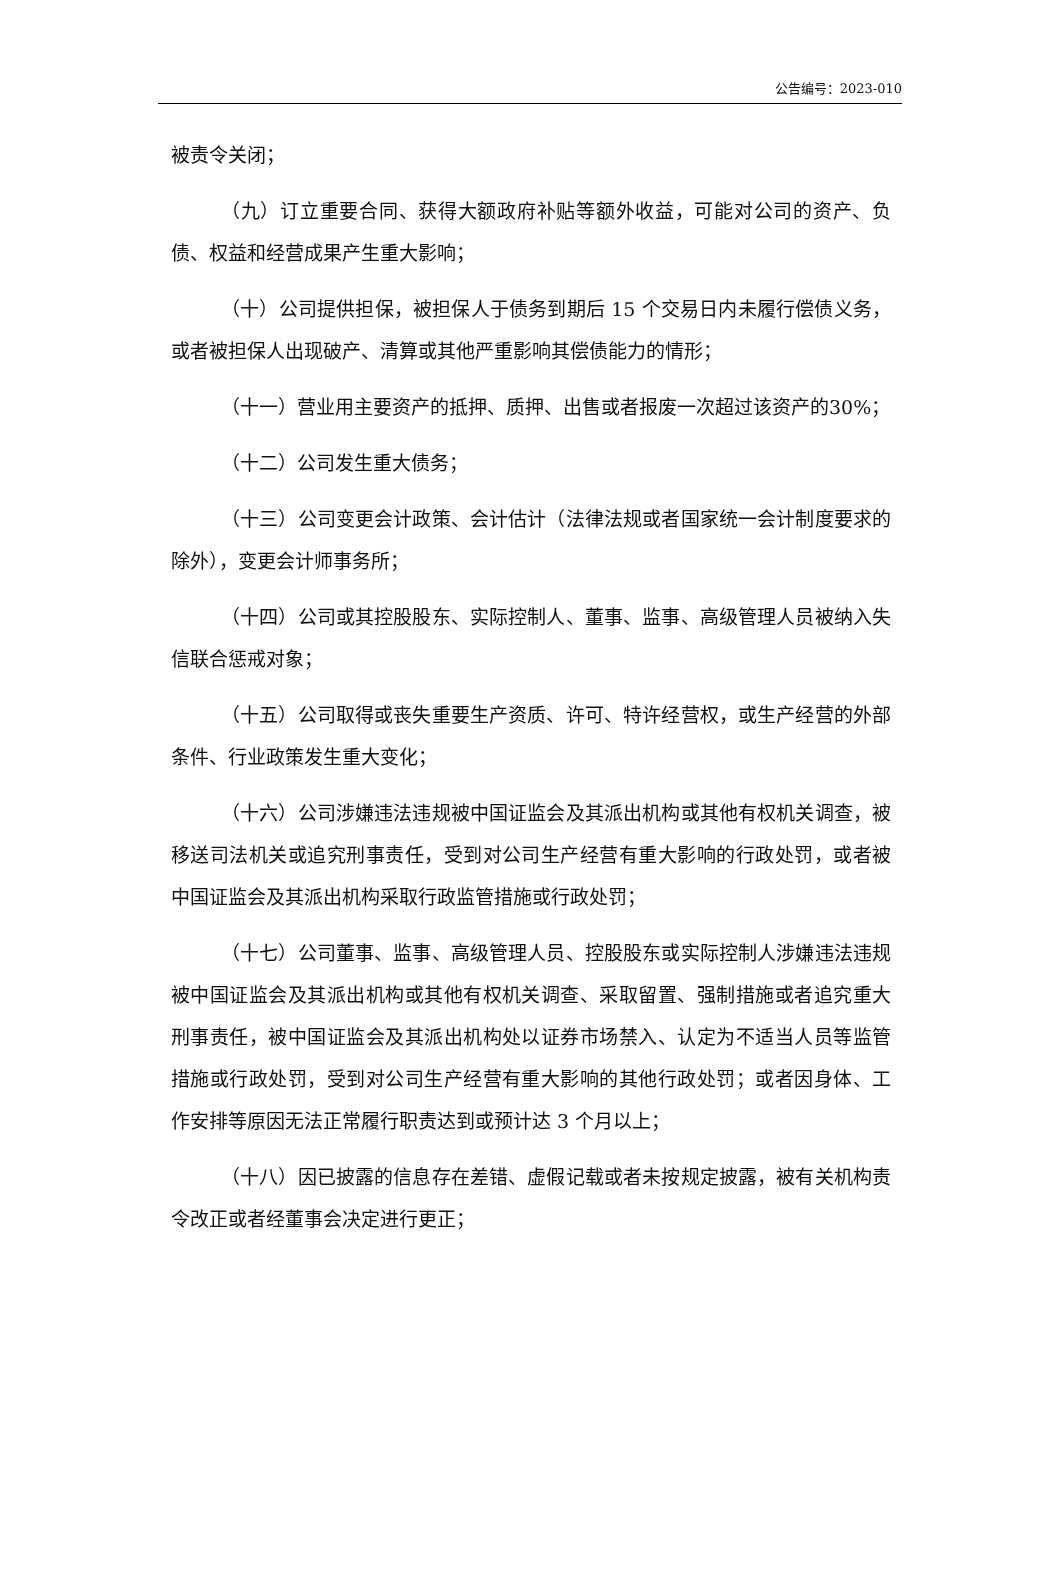公告编号：2023-010
被责令关闭；
（九）订立重要合同、获得大额政府补贴等额外收益，可能对公司的资产、负债、权益和经营成果产生重大影响；
（十）公司提供担保，被担保人于债务到期后 15 个交易日内未履行偿债义务，或者被担保人出现破产、清算或其他严重影响其偿债能力的情形；
（十一）营业用主要资产的抵押、质押、出售或者报废一次超过该资产的30%；
（十二）公司发生重大债务；
（十三）公司变更会计政策、会计估计（法律法规或者国家统一会计制度要求的除外），变更会计师事务所；
（十四）公司或其控股股东、实际控制人、董事、监事、高级管理人员被纳入失信联合惩戒对象；
（十五）公司取得或丧失重要生产资质、许可、特许经营权，或生产经营的外部条件、行业政策发生重大变化；
（十六）公司涉嫌违法违规被中国证监会及其派出机构或其他有权机关调查，被移送司法机关或追究刑事责任，受到对公司生产经营有重大影响的行政处罚，或者被中国证监会及其派出机构采取行政监管措施或行政处罚；
（十七）公司董事、监事、高级管理人员、控股股东或实际控制人涉嫌违法违规被中国证监会及其派出机构或其他有权机关调查、采取留置、强制措施或者追究重大刑事责任，被中国证监会及其派出机构处以证券市场禁入、认定为不适当人员等监管措施或行政处罚，受到对公司生产经营有重大影响的其他行政处罚；或者因身体、工作安排等原因无法正常履行职责达到或预计达 3 个月以上；
（十八）因已披露的信息存在差错、虚假记载或者未按规定披露，被有关机构责令改正或者经董事会决定进行更正；